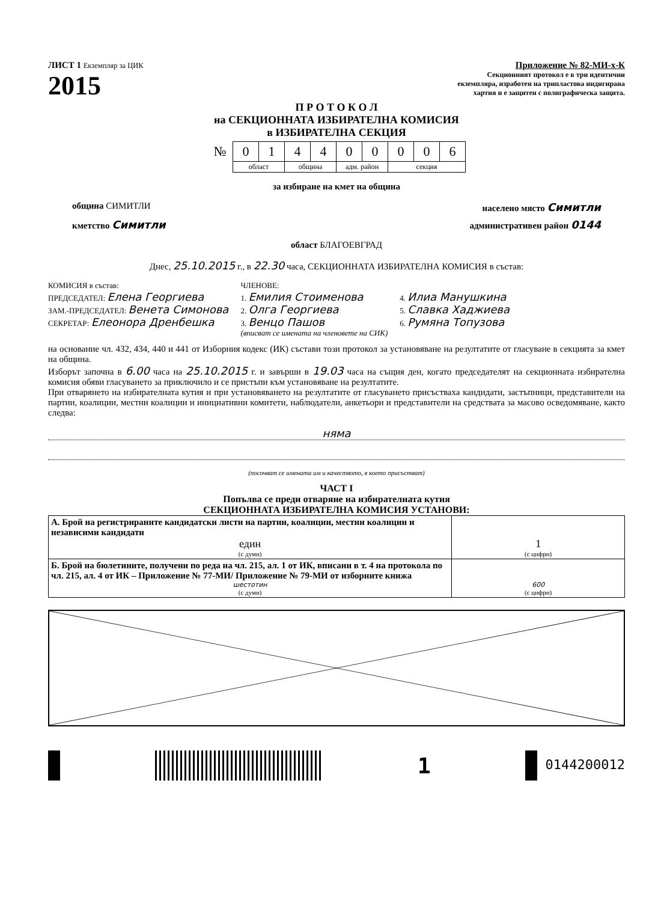ЛИСТ 1 Екземпляр за ЦИК
2015
Приложение № 82-МИ-х-К
Секционният протокол е в три идентични
екземпляра, изработен на трипластова индигирана
хартия и е защитен с полиграфическа защита.
П Р О Т О К О Л
на СЕКЦИОННАТА ИЗБИРАТЕЛНА КОМИСИЯ
в ИЗБИРАТЕЛНА СЕКЦИЯ
| № | 0 | 1 | 4 | 4 | 0 | 0 | 0 | 0 | 6 |
| | област | | община | | адм. район | | секция | | |
за избиране на кмет на община
община СИМИТЛИ населено място Симитли
кметство Симитли административен район 0144
област БЛАГОЕВГРАД
Днес, 25.10.2015 г., в 22.30 часа, СЕКЦИОННАТА ИЗБИРАТЕЛНА КОМИСИЯ в състав:
КОМИСИЯ в състав:
ПРЕДСЕДАТЕЛ: Елена Георгиева
ЗАМ.-ПРЕДСЕДАТЕЛ: Венета Симонова
СЕКРЕТАР: Елеонора Дренбешка
ЧЛЕНОВЕ:
1. Емилия Стоименова
2. Олга Георгиева
3. Венцо Пашов
(вписват се имената на членовете на СИК)
4. Илиа Манушкина
5. Славка Хаджиева
6. Румяна Топузова
на основание чл. 432, 434, 440 и 441 от Изборния кодекс (ИК) състави този протокол за установяване на резултатите от гласуване в секцията за кмет на община.
Изборът започна в 6.00 часа на 25.10.2015 г. и завърши в 19.03 часа на същия ден, когато председателят на секционната избирателна комисия обяви гласуването за приключило и се пристъпи към установяване на резултатите.
При отварянето на избирателната кутия и при установяването на резултатите от гласуването присъстваха кандидати, застъпници, представители на партии, коалиции, местни коалиции и инициативни комитети, наблюдатели, анкетьори и представители на средствата за масово осведомяване, както следва:
няма
(посочват се имената им и качеството, в което присъстват)
ЧАСТ I
Попълва се преди отваряне на избирателната кутия
СЕКЦИОННАТА ИЗБИРАТЕЛНА КОМИСИЯ УСТАНОВИ:
| А. Брой на регистрираните кандидатски листи на партии, коалиции, местни коалиции и независими кандидати един (с думи) | 1 (с цифри) |
| Б. Брой на бюлетините, получени по реда на чл. 215, ал. 1 от ИК, вписани в т. 4 на протокола по чл. 215, ал. 4 от ИК – Приложение № 77-МИ/ Приложение № 79-МИ от изборните книжа шестотин (с думи) | 600 (с цифри) |
1 0144200012